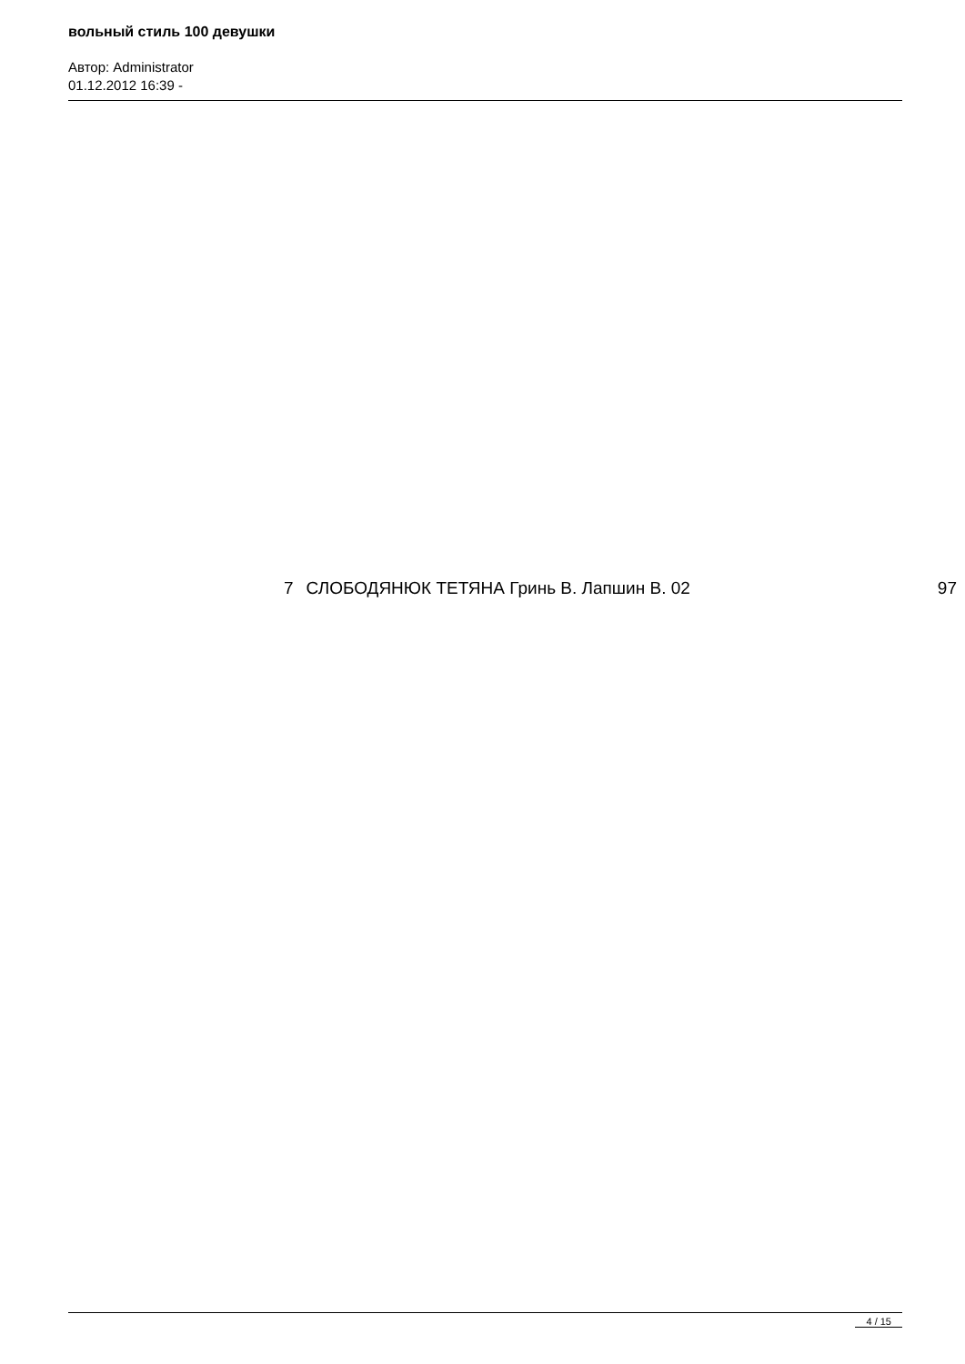вольный стиль 100 девушки
Автор: Administrator
01.12.2012 16:39 -
7 СЛОБОДЯНЮК ТЕТЯНА Гринь В. Лапшин В. 02 97
4 / 15